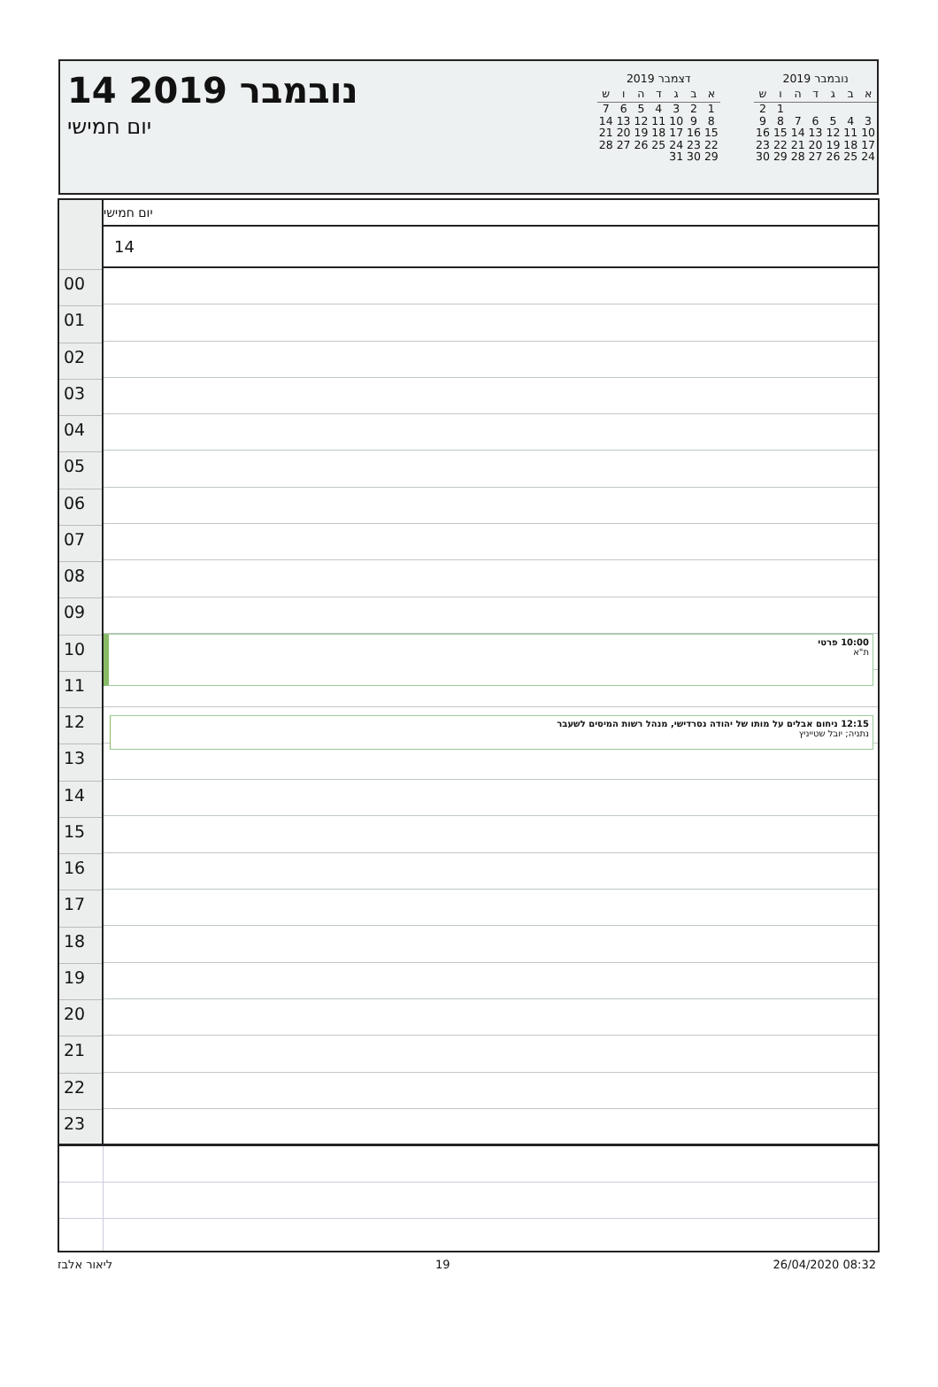14 נובמבר 2019
יום חמישי
דצמבר 2019
| א | ב | ג | ד | ה | ו | ש |
| --- | --- | --- | --- | --- | --- | --- |
| 1 | 2 | 3 | 4 | 5 | 6 | 7 |
| 8 | 9 | 10 | 11 | 12 | 13 | 14 |
| 15 | 16 | 17 | 18 | 19 | 20 | 21 |
| 22 | 23 | 24 | 25 | 26 | 27 | 28 |
| 29 | 30 | 31 | | | | |
נובמבר 2019
| א | ב | ג | ד | ה | ו | ש |
| --- | --- | --- | --- | --- | --- | --- |
| | | | | | 1 | 2 |
| 3 | 4 | 5 | 6 | 7 | 8 | 9 |
| 10 | 11 | 12 | 13 | 14 | 15 | 16 |
| 17 | 18 | 19 | 20 | 21 | 22 | 23 |
| 24 | 25 | 26 | 27 | 28 | 29 | 30 |
00
01
02
03
04
05
06
07
08
09
10
11
12
13
14
15
16
17
18
19
20
21
22
23
יום חמישי
14
10:00 פרטי
ת"א
12:15 ניחום אבלים על מותו של יהודה נסרדישי, מנהל רשות המיסים לשעבר
נתניה; יובל שטייניץ
ליאור אלבז 19 26/04/2020 08:32